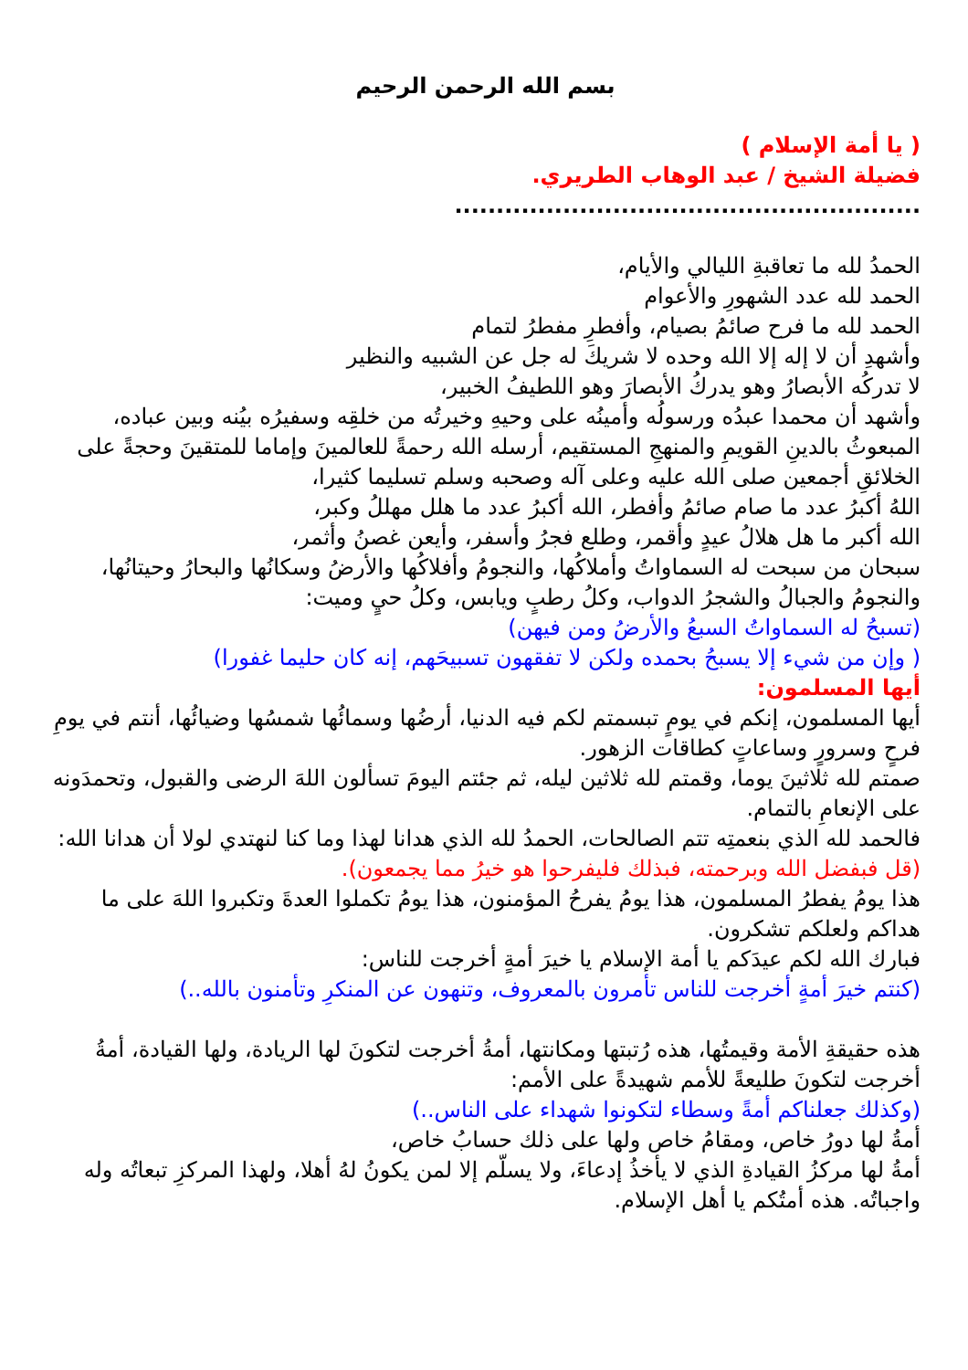بسم الله الرحمن الرحيم
( يا أمة الإسلام )
فضيلة الشيخ / عبد الوهاب الطريري.
........................................................
الحمدُ لله ما تعاقبةِ الليالي والأيام،
الحمد لله عدد الشهورِ والأعوام
الحمد لله ما فرح صائمُ بصيام، وأفطرِ مفطرُ لتمام
وأشهدِ أن لا إله إلا الله وحده لا شريكَ له جل عن الشبيه والنظير
لا تدركُه الأبصارُ وهو يدركُ الأبصارَ وهو اللطيفُ الخبير،
وأشهد أن محمدا عبدُه ورسولُه وأمينُه على وحيهِ وخيرتُه من خلقِه وسفيرُه بيُنه وبين عباده،
المبعوثُ بالدينِ القويمِ والمنهجِ المستقيم، أرسله الله رحمةً للعالمينَ وإماما للمتقينَ وحجةً على الخلائقِ أجمعين صلى الله عليه وعلى آله وصحبه وسلم تسليما كثيرا،
اللهُ أكبرُ عدد ما صام صائمُ وأفطر، الله أكبرُ عدد ما هلل مهللُ وكبر،
الله أكبر ما هل هلالُ عيدٍ وأقمر، وطلع فجرُ وأسفر، وأيعن غصنُ وأثمر،
سبحان من سبحت له السماواتُ وأملاكُها، والنجومُ وأفلاكُها والأرضُ وسكانُها والبحارُ وحيتانُها، والنجومُ والجبالُ والشجرُ الدواب، وكلُ رطبٍ ويابس، وكلُ حيٍ وميت:
(تسبحُ له السماواتُ السبعُ والأرضُ ومن فيهن)
( وإن من شيء إلا يسبحُ بحمده ولكن لا تفقهون تسبيحَهم، إنه كان حليما غفورا)
أيها المسلمون:
أيها المسلمون، إنكم في يومٍ تبسمتم لكم فيه الدنيا، أرضُها وسمائُها شمسُها وضيائُها، أنتم في يومِ فرحٍ وسرورٍ وساعاتٍ كطاقات الزهور.
صمتم لله ثلاثينَ يوما، وقمتم لله ثلاثين ليله، ثم جئتم اليومَ تسألون اللهَ الرضى والقبول، وتحمدَونه على الإنعامِ بالتمام.
فالحمد لله الذي بنعمتِه تتم الصالحات، الحمدُ لله الذي هدانا لهذا وما كنا لنهتدي لولا أن هدانا الله:
(قل فبفضل الله وبرحمته، فبذلك فليفرحوا هو خيرُ مما يجمعون).
هذا يومُ يفطرُ المسلمون، هذا يومُ يفرحُ المؤمنون، هذا يومُ تكملوا العدةَ وتكبروا اللهَ على ما هداكم ولعلكم تشكرون.
فبارك الله لكم عيدَكم يا أمة الإسلام يا خيرَ أمةٍ أخرجت للناس:
(كنتم خيرَ أمةٍ أخرجت للناس تأمرون بالمعروف، وتنهون عن المنكرِ وتأمنون بالله..)
هذه حقيقةِ الأمة وقيمتُها، هذه رُتبتها ومكانتها، أمةُ أخرجت لتكونَ لها الريادة، ولها القيادة، أمةُ أخرجت لتكونَ طليعةً للأمم شهيدةً على الأمم:
(وكذلك جعلناكم أمةً وسطاء لتكونوا شهداء على الناس..)
أمةُ لها دورُ خاص، ومقامُ خاص ولها على ذلك حسابُ خاص،
أمةُ لها مركزُ القيادةِ الذي لا يأخذُ إدعاءَ، ولا يسلّم إلا لمن يكونُ لهُ أهلا، ولهذا المركزِ تبعاتُه وله واجباتُه. هذه أمتُكم يا أهل الإسلام.